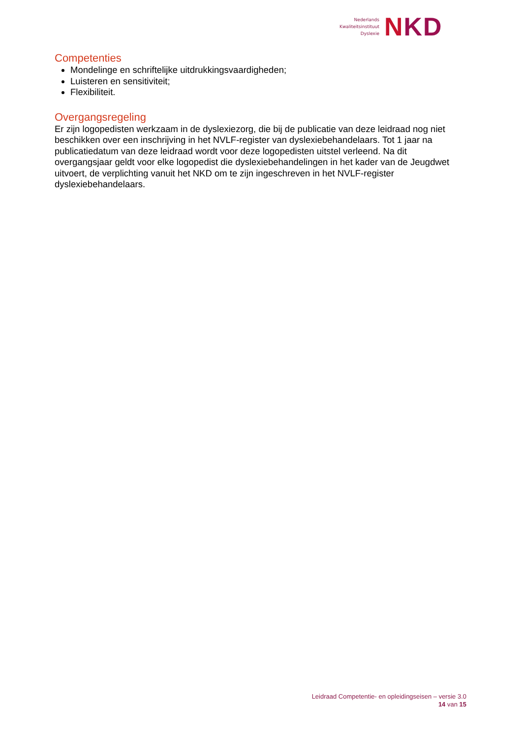Nederlands
Kwaliteitsinstituut
Dyslexie
NKD
Competenties
Mondelinge en schriftelijke uitdrukkingsvaardigheden;
Luisteren en sensitiviteit;
Flexibiliteit.
Overgangsregeling
Er zijn logopedisten werkzaam in de dyslexiezorg, die bij de publicatie van deze leidraad nog niet beschikken over een inschrijving in het NVLF-register van dyslexiebehandelaars. Tot 1 jaar na publicatiedatum van deze leidraad wordt voor deze logopedisten uitstel verleend. Na dit overgangsjaar geldt voor elke logopedist die dyslexiebehandelingen in het kader van de Jeugdwet uitvoert, de verplichting vanuit het NKD om te zijn ingeschreven in het NVLF-register dyslexiebehandelaars.
Leidraad Competentie- en opleidingseisen – versie 3.0
14 van 15